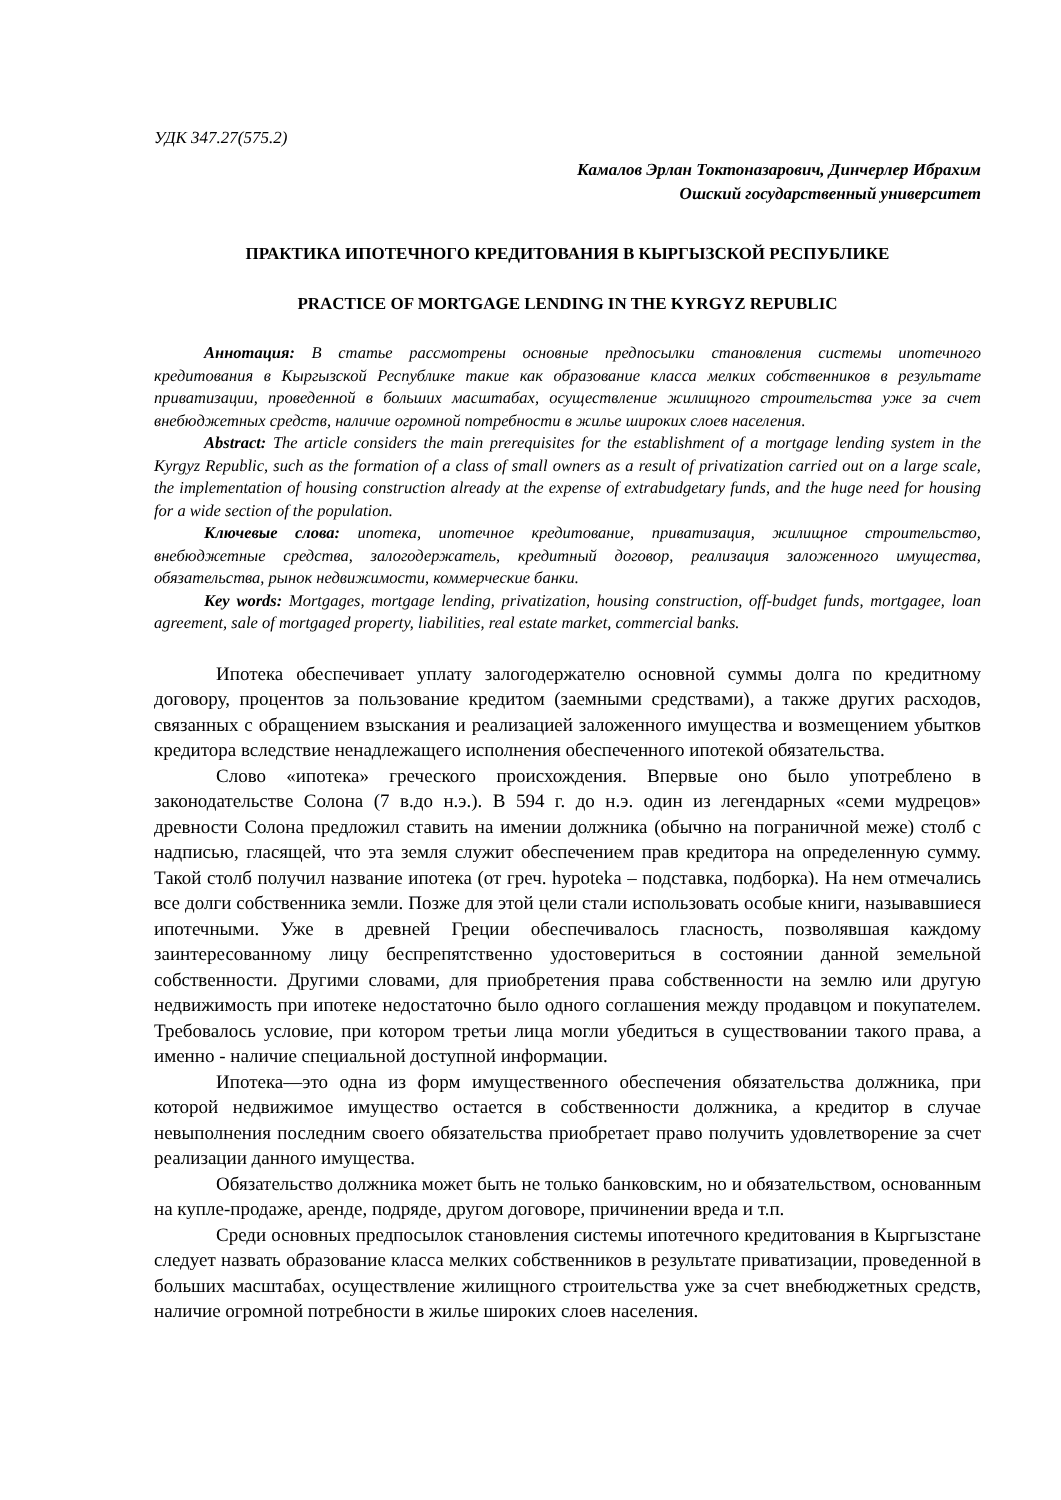УДК 347.27(575.2)
Камалов Эрлан Токтоназарович, Динчерлер Ибрахим
Ошский государственный университет
ПРАКТИКА ИПОТЕЧНОГО КРЕДИТОВАНИЯ В КЫРГЫЗСКОЙ РЕСПУБЛИКЕ
PRACTICE OF MORTGAGE LENDING IN THE KYRGYZ REPUBLIC
Аннотация: В статье рассмотрены основные предпосылки становления системы ипотечного кредитования в Кыргызской Республике такие как образование класса мелких собственников в результате приватизации, проведенной в больших масштабах, осуществление жилищного строительства уже за счет внебюджетных средств, наличие огромной потребности в жилье широких слоев населения.
Abstract: The article considers the main prerequisites for the establishment of a mortgage lending system in the Kyrgyz Republic, such as the formation of a class of small owners as a result of privatization carried out on a large scale, the implementation of housing construction already at the expense of extrabudgetary funds, and the huge need for housing for a wide section of the population.
Ключевые слова: ипотека, ипотечное кредитование, приватизация, жилищное строительство, внебюджетные средства, залогодержатель, кредитный договор, реализация заложенного имущества, обязательства, рынок недвижимости, коммерческие банки.
Key words: Mortgages, mortgage lending, privatization, housing construction, off-budget funds, mortgagee, loan agreement, sale of mortgaged property, liabilities, real estate market, commercial banks.
Ипотека обеспечивает уплату залогодержателю основной суммы долга по кредитному договору, процентов за пользование кредитом (заемными средствами), а также других расходов, связанных с обращением взыскания и реализацией заложенного имущества и возмещением убытков кредитора вследствие ненадлежащего исполнения обеспеченного ипотекой обязательства.
Слово «ипотека» греческого происхождения. Впервые оно было употреблено в законодательстве Солона (7 в.до н.э.). В 594 г. до н.э. один из легендарных «семи мудрецов» древности Солона предложил ставить на имении должника (обычно на пограничной меже) столб с надписью, гласящей, что эта земля служит обеспечением прав кредитора на определенную сумму. Такой столб получил название ипотека (от греч. hypoteka – подставка, подборка). На нем отмечались все долги собственника земли. Позже для этой цели стали использовать особые книги, называвшиеся ипотечными. Уже в древней Греции обеспечивалось гласность, позволявшая каждому заинтересованному лицу беспрепятственно удостовериться в состоянии данной земельной собственности. Другими словами, для приобретения права собственности на землю или другую недвижимость при ипотеке недостаточно было одного соглашения между продавцом и покупателем. Требовалось условие, при котором третьи лица могли убедиться в существовании такого права, а именно - наличие специальной доступной информации.
Ипотека—это одна из форм имущественного обеспечения обязательства должника, при которой недвижимое имущество остается в собственности должника, а кредитор в случае невыполнения последним своего обязательства приобретает право получить удовлетворение за счет реализации данного имущества.
Обязательство должника может быть не только банковским, но и обязательством, основанным на купле-продаже, аренде, подряде, другом договоре, причинении вреда и т.п.
Среди основных предпосылок становления системы ипотечного кредитования в Кыргызстане следует назвать образование класса мелких собственников в результате приватизации, проведенной в больших масштабах, осуществление жилищного строительства уже за счет внебюджетных средств, наличие огромной потребности в жилье широких слоев населения.